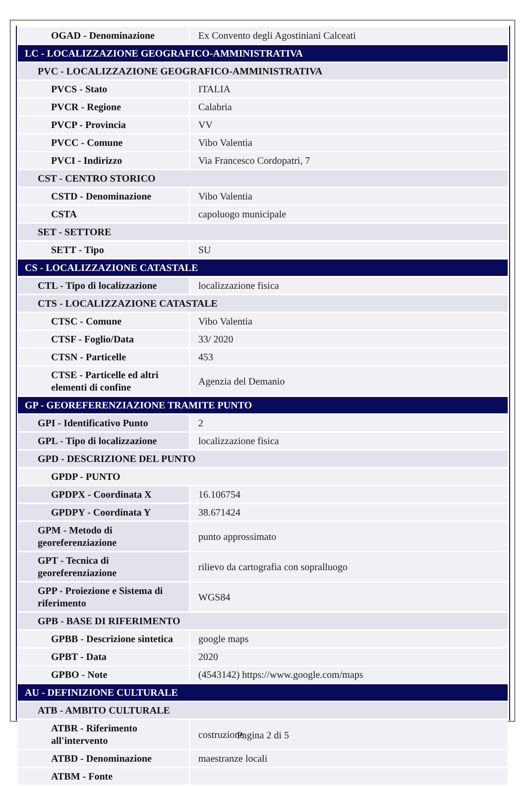| OGAD - Denominazione | Ex Convento degli Agostiniani Calceati |
| LC - LOCALIZZAZIONE GEOGRAFICO-AMMINISTRATIVA | |
| PVC - LOCALIZZAZIONE GEOGRAFICO-AMMINISTRATIVA | |
| PVCS - Stato | ITALIA |
| PVCR - Regione | Calabria |
| PVCP - Provincia | VV |
| PVCC - Comune | Vibo Valentia |
| PVCI - Indirizzo | Via Francesco Cordopatri, 7 |
| CST - CENTRO STORICO | |
| CSTD - Denominazione | Vibo Valentia |
| CSTA | capoluogo municipale |
| SET - SETTORE | |
| SETT - Tipo | SU |
| CS - LOCALIZZAZIONE CATASTALE | |
| CTL - Tipo di localizzazione | localizzazione fisica |
| CTS - LOCALIZZAZIONE CATASTALE | |
| CTSC - Comune | Vibo Valentia |
| CTSF - Foglio/Data | 33/ 2020 |
| CTSN - Particelle | 453 |
| CTSE - Particelle ed altri elementi di confine | Agenzia del Demanio |
| GP - GEOREFERENZIAZIONE TRAMITE PUNTO | |
| GPI - Identificativo Punto | 2 |
| GPL - Tipo di localizzazione | localizzazione fisica |
| GPD - DESCRIZIONE DEL PUNTO | |
| GPDP - PUNTO | |
| GPDPX - Coordinata X | 16.106754 |
| GPDPY - Coordinata Y | 38.671424 |
| GPM - Metodo di georeferenziazione | punto approssimato |
| GPT - Tecnica di georeferenziazione | rilievo da cartografia con sopralluogo |
| GPP - Proiezione e Sistema di riferimento | WGS84 |
| GPB - BASE DI RIFERIMENTO | |
| GPBB - Descrizione sintetica | google maps |
| GPBT - Data | 2020 |
| GPBO - Note | (4543142) https://www.google.com/maps |
| AU - DEFINIZIONE CULTURALE | |
| ATB - AMBITO CULTURALE | |
| ATBR - Riferimento all'intervento | costruzione |
| ATBD - Denominazione | maestranze locali |
| ATBM - Fonte | |
Pagina 2 di 5